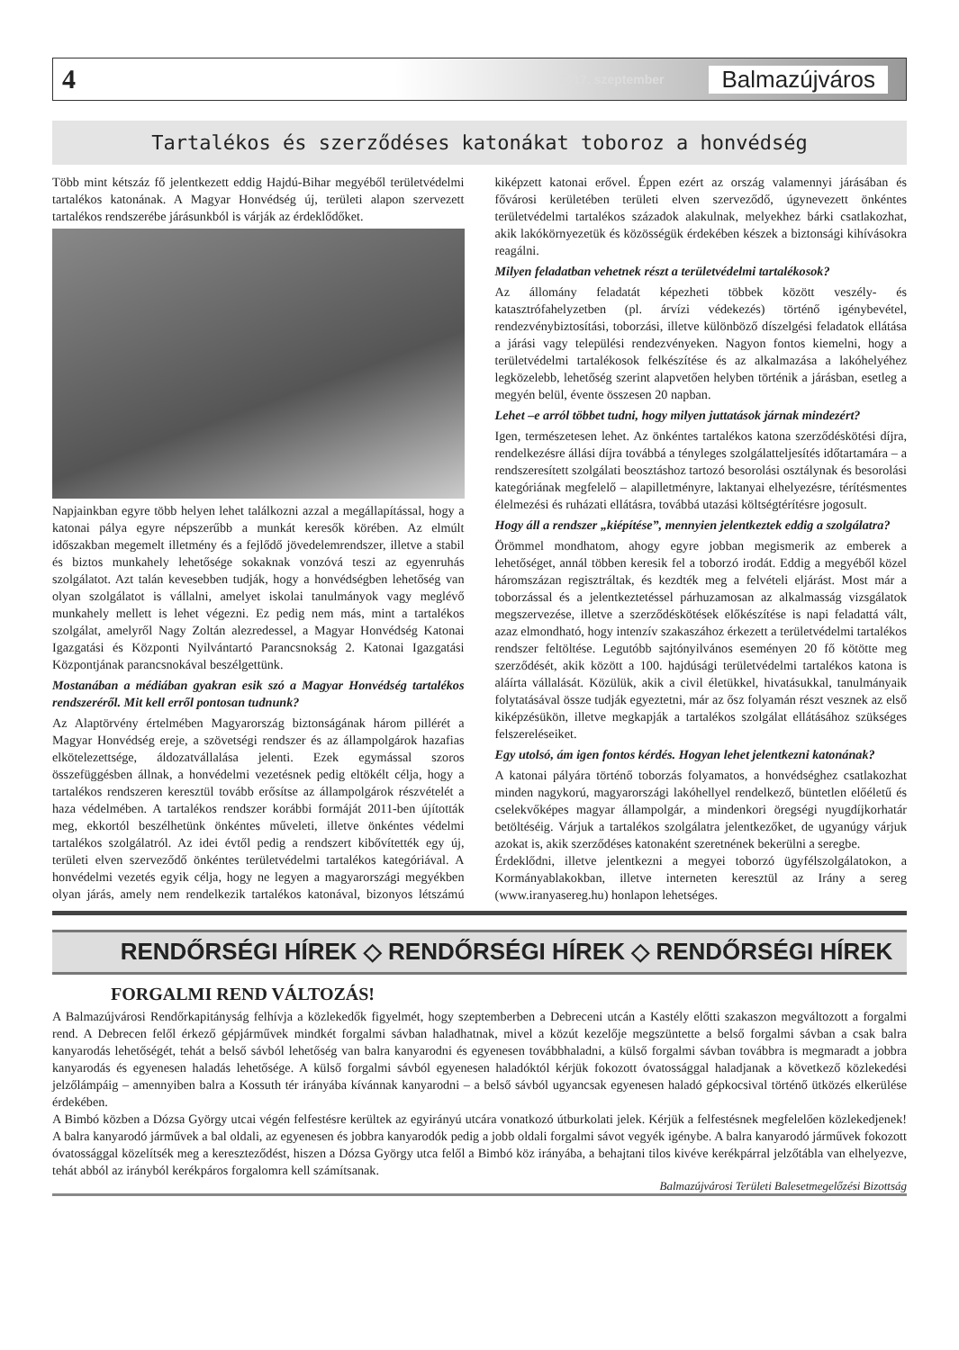4 2017. szeptember Balmazújváros
Tartalékos és szerződéses katonákat toboroz a honvédség
Több mint kétszáz fő jelentkezett eddig Hajdú-Bihar megyéből területvédelmi tartalékos katonának. A Magyar Honvédség új, területi alapon szervezett tartalékos rendszerébe járásunkból is várják az érdeklődőket.
Napjainkban egyre több helyen lehet találkozni azzal a megállapítással, hogy a katonai pálya egyre népszerűbb a munkát keresők körében. Az elmúlt időszakban megemelt illetmény és a fejlődő jövedelemrendszer, illetve a stabil és biztos munkahely lehetősége sokaknak vonzóvá teszi az egyenruhás szolgálatot. Azt talán kevesebben tudják, hogy a honvédségben lehetőség van olyan szolgálatot is vállalni, amelyet iskolai tanulmányok vagy meglévő munkahely mellett is lehet végezni. Ez pedig nem más, mint a tartalékos szolgálat, amelyről Nagy Zoltán alezredessel, a Magyar Honvédség Katonai Igazgatási és Központi Nyilvántartó Parancsnokság 2. Katonai Igazgatási Központjának parancsnokával beszélgettünk.
Mostanában a médiában gyakran esik szó a Magyar Honvédség tartalékos rendszeréről. Mit kell erről pontosan tudnunk?
Az Alaptörvény értelmében Magyarország biztonságának három pillérét a Magyar Honvédség ereje, a szövetségi rendszer és az állampolgárok hazafias elkötelezettsége, áldozatvállalása jelenti. Ezek egymással szoros összefüggésben állnak, a honvédelmi vezetésnek pedig eltökélt célja, hogy a tartalékos rendszeren keresztül tovább erősítse az állampolgárok részvételét a haza védelmében. A tartalékos rendszer korábbi formáját 2011-ben újították meg, ekkortól beszélhetünk önkéntes műveleti, illetve önkéntes védelmi tartalékos szolgálatról. Az idei évtől pedig a rendszert kibővítették egy új, területi elven szerveződő önkéntes területvédelmi tartalékos kategóriával. A honvédelmi vezetés egyik célja, hogy ne legyen a magyarországi megyékben olyan járás, amely nem rendelkezik tartalékos katonával, bizonyos létszámú kiképzett katonai erővel. Éppen ezért az ország valamennyi járásában és fővárosi kerületében területi elven szerveződő, úgynevezett önkéntes területvédelmi tartalékos századok alakulnak, melyekhez bárki csatlakozhat, akik lakókörnyezetük és közösségük érdekében készek a biztonsági kihívásokra reagálni.
Milyen feladatban vehetnek részt a területvédelmi tartalékosok?
Az állomány feladatát képezheti többek között veszély- és katasztrófahelyzetben (pl. árvízi védekezés) történő igénybevétel, rendezvénybiztosítási, toborzási, illetve különböző díszelgési feladatok ellátása a járási vagy települési rendezvényeken. Nagyon fontos kiemelni, hogy a területvédelmi tartalékosok felkészítése és az alkalmazása a lakóhelyéhez legközelebb, lehetőség szerint alapvetően helyben történik a járásban, esetleg a megyén belül, évente összesen 20 napban.
Lehet –e arról többet tudni, hogy milyen juttatások járnak mindezért?
Igen, természetesen lehet. Az önkéntes tartalékos katona szerződéskötési díjra, rendelkezésre állási díjra továbbá a tényleges szolgálatteljesítés időtartamára – a rendszeresített szolgálati beosztáshoz tartozó besorolási osztálynak és besorolási kategóriának megfelelő – alapilletményre, laktanyai elhelyezésre, térítésmentes élelmezési és ruházati ellátásra, továbbá utazási költségtérítésre jogosult.
Hogy áll a rendszer „kiépítése”, mennyien jelentkeztek eddig a szolgálatra?
Örömmel mondhatom, ahogy egyre jobban megismerik az emberek a lehetőséget, annál többen keresik fel a toborzó irodát. Eddig a megyéből közel háromszázan regisztráltak, és kezdték meg a felvételi eljárást. Most már a toborzással és a jelentkeztetéssel párhuzamosan az alkalmasság vizsgálatok megszervezése, illetve a szerződéskötések előkészítése is napi feladattá vált, azaz elmondható, hogy intenzív szakaszához érkezett a területvédelmi tartalékos rendszer feltöltése. Legutóbb sajtónyilvános eseményen 20 fő kötötte meg szerződését, akik között a 100. hajdúsági területvédelmi tartalékos katona is aláírta vállalását. Közülük, akik a civil életükkel, hivatásukkal, tanulmányaik folytatásával össze tudják egyeztetni, már az ősz folyamán részt vesznek az első kiképzésükön, illetve megkapják a tartalékos szolgálat ellátásához szükséges felszereléseiket.
Egy utolsó, ám igen fontos kérdés. Hogyan lehet jelentkezni katonának?
A katonai pályára történő toborzás folyamatos, a honvédséghez csatlakozhat minden nagykorú, magyarországi lakóhellyel rendelkező, büntetlen előéletű és cselekvőképes magyar állampolgár, a mindenkori öregségi nyugdíjkorhatár betöltéséig. Várjuk a tartalékos szolgálatra jelentkezőket, de ugyanúgy várjuk azokat is, akik szerződéses katonaként szeretnének bekerülni a seregbe.
Érdeklődni, illetve jelentkezni a megyei toborzó ügyfélszolgálatokon, a Kormányablakokban, illetve interneten keresztül az Irány a sereg (www.iranyasereg.hu) honlapon lehetséges.
RENDŐRSÉGI HÍREK ◇ RENDŐRSÉGI HÍREK ◇ RENDŐRSÉGI HÍREK
FORGALMI REND VÁLTOZÁS!
A Balmazújvárosi Rendőrkapitányság felhívja a közlekedők figyelmét, hogy szeptemberben a Debreceni utcán a Kastély előtti szakaszon megváltozott a forgalmi rend. A Debrecen felől érkező gépjárművek mindkét forgalmi sávban haladhatnak, mivel a közút kezelője megszüntette a belső forgalmi sávban a csak balra kanyarodás lehetőségét, tehát a belső sávból lehetőség van balra kanyarodni és egyenesen továbbhaladni, a külső forgalmi sávban továbbra is megmaradt a jobbra kanyarodás és egyenesen haladás lehetősége. A külső forgalmi sávból egyenesen haladóktól kérjük fokozott óvatossággal haladjanak a következő közlekedési jelzőlámpáig – amennyiben balra a Kossuth tér irányába kívánnak kanyarodni – a belső sávból ugyancsak egyenesen haladó gépkocsival történő ütközés elkerülése érdekében.
A Bimbó közben a Dózsa György utcai végén felfestésre kerültek az egyirányú utcára vonatkozó útburkolati jelek. Kérjük a felfestésnek megfelelően közlekedjenek! A balra kanyarodó járművek a bal oldali, az egyenesen és jobbra kanyarodók pedig a jobb oldali forgalmi sávot vegyék igénybe. A balra kanyarodó járművek fokozott óvatossággal közelítsék meg a kereszteződést, hiszen a Dózsa György utca felől a Bimbó köz irányába, a behajtani tilos kivéve kerékpárral jelzőtábla van elhelyezve, tehát abból az irányból kerékpáros forgalomra kell számítsanak.
Balmazújvárosi Területi Balesetmegelőzési Bizottság